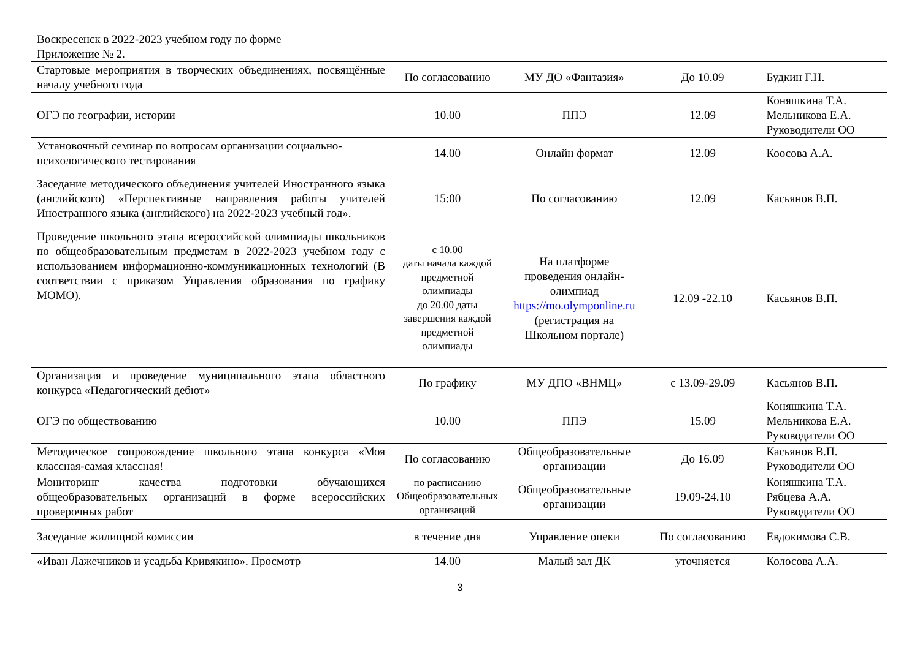| Воскресенск в 2022-2023 учебном году по форме Приложение № 2. | | | | |
| Стартовые мероприятия в творческих объединениях, посвящённые началу учебного года | По согласованию | МУ ДО «Фантазия» | До 10.09 | Будкин Г.Н. |
| ОГЭ по географии, истории | 10.00 | ППЭ | 12.09 | Коняшкина Т.А. Мельникова Е.А. Руководители ОО |
| Установочный семинар по вопросам организации социально-психологического тестирования | 14.00 | Онлайн формат | 12.09 | Коосова А.А. |
| Заседание методического объединения учителей Иностранного языка (английского) «Перспективные направления работы учителей Иностранного языка (английского) на 2022-2023 учебный год». | 15:00 | По согласованию | 12.09 | Касьянов В.П. |
| Проведение школьного этапа всероссийской олимпиады школьников по общеобразовательным предметам в 2022-2023 учебном году с использованием информационно-коммуникационных технологий (В соответствии с приказом Управления образования по графику МОМО). | с 10.00 даты начала каждой предметной олимпиады до 20.00 даты завершения каждой предметной олимпиады | На платформе проведения онлайн-олимпиад https://mo.olymponline.ru (регистрация на Школьном портале) | 12.09 -22.10 | Касьянов В.П. |
| Организация и проведение муниципального этапа областного конкурса «Педагогический дебют» | По графику | МУ ДПО «ВНМЦ» | с 13.09-29.09 | Касьянов В.П. |
| ОГЭ по обществованию | 10.00 | ППЭ | 15.09 | Коняшкина Т.А. Мельникова Е.А. Руководители ОО |
| Методическое сопровождение школьного этапа конкурса «Моя классная-самая классная! | По согласованию | Общеобразовательные организации | До 16.09 | Касьянов В.П. Руководители ОО |
| Мониторинг качества подготовки обучающихся общеобразовательных организаций в форме всероссийских проверочных работ | по расписанию Общеобразовательных организаций | Общеобразовательные организации | 19.09-24.10 | Коняшкина Т.А. Рябцева А.А. Руководители ОО |
| Заседание жилищной комиссии | в течение дня | Управление опеки | По согласованию | Евдокимова С.В. |
| «Иван Лажечников и усадьба Кривякино». Просмотр | 14.00 | Малый зал ДК | уточняется | Колосова А.А. |
3